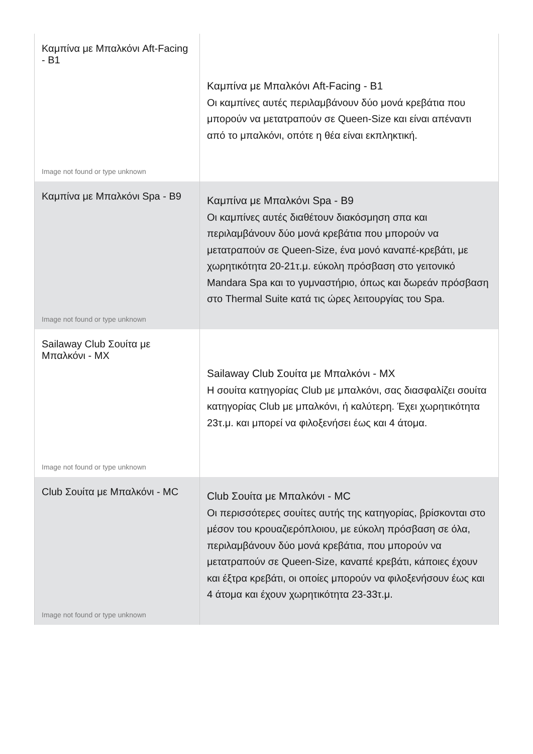| Καμπίνα με Μπαλκόνι Aft-Facing - B1 Image not found or type unknown | Καμπίνα με Μπαλκόνι Aft-Facing - B1 Οι καμπίνες αυτές περιλαμβάνουν δύο μονά κρεβάτια που μπορούν να μετατραπούν σε Queen-Size και είναι απέναντι από το μπαλκόνι, οπότε η θέα είναι εκπληκτική. |
| Καμπίνα με Μπαλκόνι Spa - B9 Image not found or type unknown | Καμπίνα με Μπαλκόνι Spa - B9 Οι καμπίνες αυτές διαθέτουν διακόσμηση σπα και περιλαμβάνουν δύο μονά κρεβάτια που μπορούν να μετατραπούν σε Queen-Size, ένα μονό καναπέ-κρεβάτι, με χωρητικότητα 20-21τ.μ. εύκολη πρόσβαση στο γειτονικό Mandara Spa και το γυμναστήριο, όπως και δωρεάν πρόσβαση στο Thermal Suite κατά τις ώρες λειτουργίας του Spa. |
| Sailaway Club Σουίτα με Μπαλκόνι - MX Image not found or type unknown | Sailaway Club Σουίτα με Μπαλκόνι - MX Η σουίτα κατηγορίας Club με μπαλκόνι, σας διασφαλίζει σουίτα κατηγορίας Club με μπαλκόνι, ή καλύτερη. Έχει χωρητικότητα 23τ.μ. και μπορεί να φιλοξενήσει έως και 4 άτομα. |
| Club Σουίτα με Μπαλκόνι - MC Image not found or type unknown | Club Σουίτα με Μπαλκόνι - MC Οι περισσότερες σουίτες αυτής της κατηγορίας, βρίσκονται στο μέσον του κρουαζιερόπλοιου, με εύκολη πρόσβαση σε όλα, περιλαμβάνουν δύο μονά κρεβάτια, που μπορούν να μετατραπούν σε Queen-Size, καναπέ κρεβάτι, κάποιες έχουν και έξτρα κρεβάτι, οι οποίες μπορούν να φιλοξενήσουν έως και 4 άτομα και έχουν χωρητικότητα 23-33τ.μ. |